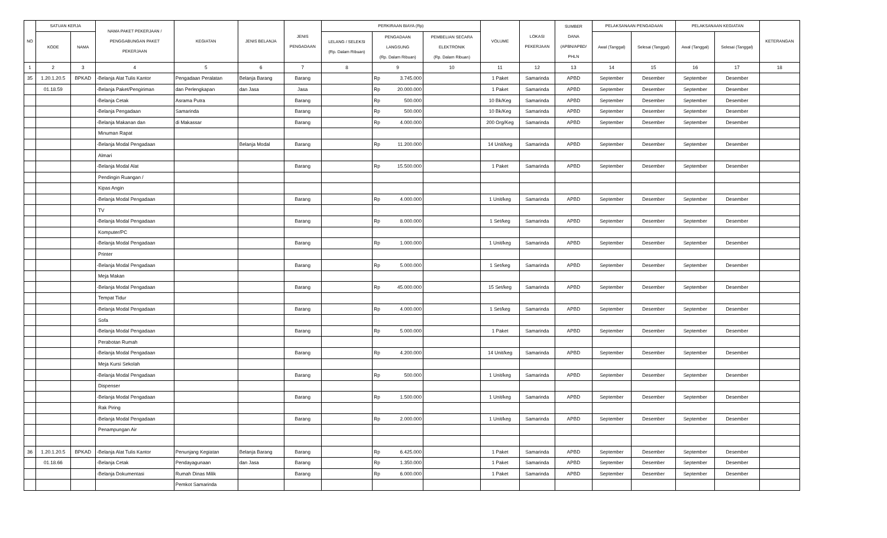| NO | SATUAN KERJA | | NAMA PAKET PEKERJAAN / PENGGABUNGAN PAKET PEKERJAAN | KEGIATAN | JENIS BELANJA | JENIS PENGADAAN | PERKIRAAN BIAYA (Rp) | | | VOLUME | LOKASI PEKERJAAN | SUMBER DANA (APBN/APBD/ PHLN | PELAKSANAAN PENGADAAN | | PELAKSANAAN KEGIATAN | | KETERANGAN |
| --- | --- | --- | --- | --- | --- | --- | --- | --- | --- | --- | --- | --- | --- | --- | --- | --- | --- |
| | KODE | NAMA | | | | | LELANG / SELEKSI (Rp. Dalam Ribuan) | PENGADAAN LANGSUNG (Rp. Dalam Ribuan) | PEMBELIAN SECARA ELEKTRONIK (Rp. Dalam Ribuan) | | | | Awal (Tanggal) | Selesai (Tanggal) | Awal (Tanggal) | Selesai (Tanggal) | |
| 1 | 2 | 3 | 4 | 5 | 6 | 7 | 8 | 9 | 10 | 11 | 12 | 13 | 14 | 15 | 16 | 17 | 18 |
| 35 | 1.20.1.20.5 | BPKAD | -Belanja Alat Tulis Kantor | Pengadaan Peralatan | Belanja Barang | Barang | | Rp 3.745.000 | | 1 Paket | Samarinda | APBD | September | Desember | September | Desember | |
| | 01.18.59 | | -Belanja Paket/Pengiriman | dan Perlengkapan | dan Jasa | Jasa | | Rp 20.000.000 | | 1 Paket | Samarinda | APBD | September | Desember | September | Desember | |
| | | | -Belanja Cetak | Asrama Putra | | Barang | | Rp 500.000 | | 10 Bk/Keg | Samarinda | APBD | September | Desember | September | Desember | |
| | | | -Belanja Pengadaan | Samarinda | | Barang | | Rp 500.000 | | 10 Bk/Keg | Samarinda | APBD | September | Desember | September | Desember | |
| | | | -Belanja Makanan dan | di Makassar | | Barang | | Rp 4.000.000 | | 200 Org/Keg | Samarinda | APBD | September | Desember | September | Desember | |
| | | | Minuman Rapat | | | | | | | | | | | | | | |
| | | | -Belanja Modal Pengadaan | | Belanja Modal | Barang | | Rp 11.200.000 | | 14 Unit/keg | Samarinda | APBD | September | Desember | September | Desember | |
| | | | Almari | | | | | | | | | | | | | | |
| | | | -Belanja Modal Alat | | | Barang | | Rp 15.500.000 | | 1 Paket | Samarinda | APBD | September | Desember | September | Desember | |
| | | | Pendingin Ruangan / | | | | | | | | | | | | | | |
| | | | Kipas Angin | | | | | | | | | | | | | | |
| | | | -Belanja Modal Pengadaan | | | Barang | | Rp 4.000.000 | | 1 Unit/keg | Samarinda | APBD | September | Desember | September | Desember | |
| | | | TV | | | | | | | | | | | | | | |
| | | | -Belanja Modal Pengadaan | | | Barang | | Rp 8.000.000 | | 1 Set/keg | Samarinda | APBD | September | Desember | September | Desember | |
| | | | Komputer/PC | | | | | | | | | | | | | | |
| | | | -Belanja Modal Pengadaan | | | Barang | | Rp 1.000.000 | | 1 Unit/keg | Samarinda | APBD | September | Desember | September | Desember | |
| | | | Printer | | | | | | | | | | | | | | |
| | | | -Belanja Modal Pengadaan | | | Barang | | Rp 5.000.000 | | 1 Set/keg | Samarinda | APBD | September | Desember | September | Desember | |
| | | | Meja Makan | | | | | | | | | | | | | | |
| | | | -Belanja Modal Pengadaan | | | Barang | | Rp 45.000.000 | | 15 Set/keg | Samarinda | APBD | September | Desember | September | Desember | |
| | | | Tempat Tidur | | | | | | | | | | | | | | |
| | | | -Belanja Modal Pengadaan | | | Barang | | Rp 4.000.000 | | 1 Set/keg | Samarinda | APBD | September | Desember | September | Desember | |
| | | | Sofa | | | | | | | | | | | | | | |
| | | | -Belanja Modal Pengadaan | | | Barang | | Rp 5.000.000 | | 1 Paket | Samarinda | APBD | September | Desember | September | Desember | |
| | | | Perabotan Rumah | | | | | | | | | | | | | | |
| | | | -Belanja Modal Pengadaan | | | Barang | | Rp 4.200.000 | | 14 Unit/keg | Samarinda | APBD | September | Desember | September | Desember | |
| | | | Meja Kursi Sekolah | | | | | | | | | | | | | | |
| | | | -Belanja Modal Pengadaan | | | Barang | | Rp 500.000 | | 1 Unit/keg | Samarinda | APBD | September | Desember | September | Desember | |
| | | | Dispenser | | | | | | | | | | | | | | |
| | | | -Belanja Modal Pengadaan | | | Barang | | Rp 1.500.000 | | 1 Unit/keg | Samarinda | APBD | September | Desember | September | Desember | |
| | | | Rak Piring | | | | | | | | | | | | | | |
| | | | -Belanja Modal Pengadaan | | | Barang | | Rp 2.000.000 | | 1 Unit/keg | Samarinda | APBD | September | Desember | September | Desember | |
| | | | Penampungan Air | | | | | | | | | | | | | | |
| 36 | 1.20.1.20.5 | BPKAD | -Belanja Alat Tulis Kantor | Penunjang Kegiatan | Belanja Barang | Barang | | Rp 6.425.000 | | 1 Paket | Samarinda | APBD | September | Desember | September | Desember | |
| | 01.18.66 | | -Belanja Cetak | Pendayagunaan | dan Jasa | Barang | | Rp 1.350.000 | | 1 Paket | Samarinda | APBD | September | Desember | September | Desember | |
| | | | -Belanja Dokumentasi | Rumah Dinas Milik | | Barang | | Rp 6.000.000 | | 1 Paket | Samarinda | APBD | September | Desember | September | Desember | |
| | | | | Pemkot Samarinda | | | | | | | | | | | | | |